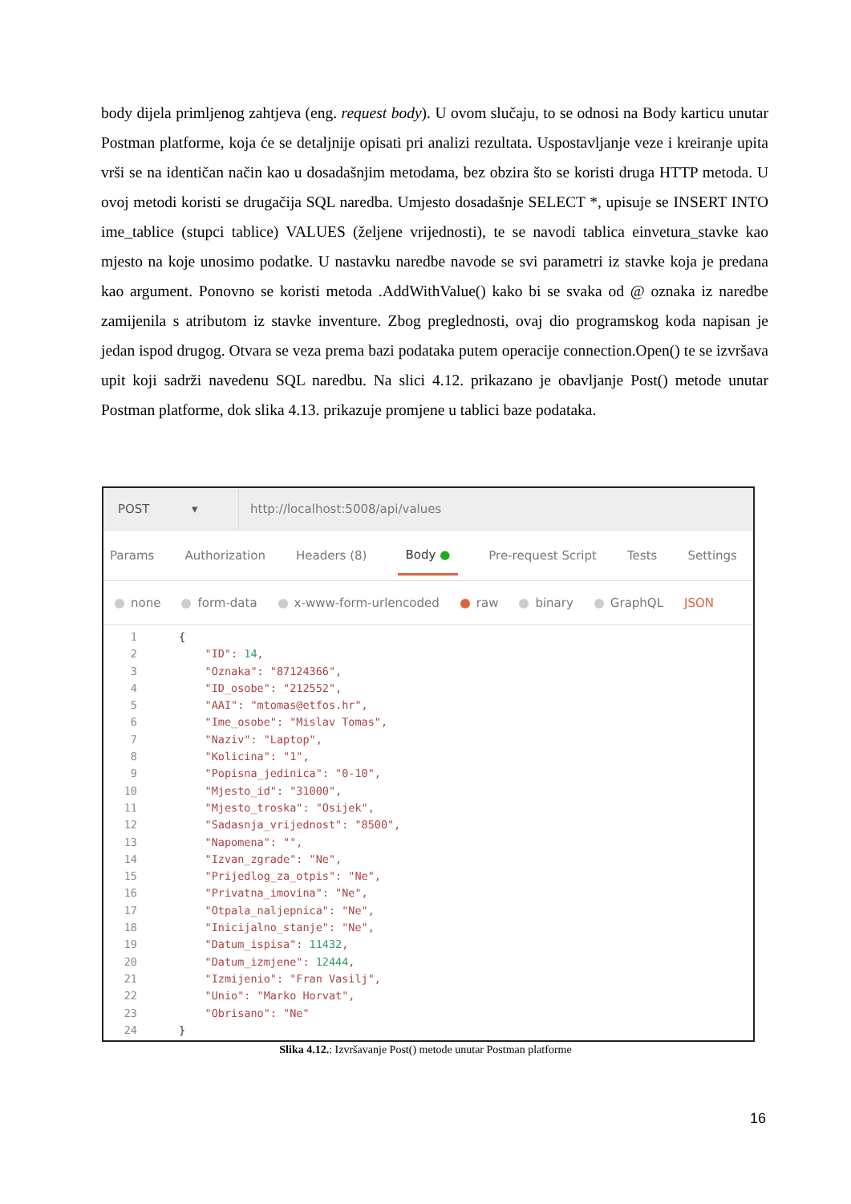body dijela primljenog zahtjeva (eng. request body). U ovom slučaju, to se odnosi na Body karticu unutar Postman platforme, koja će se detaljnije opisati pri analizi rezultata. Uspostavljanje veze i kreiranje upita vrši se na identičan način kao u dosadašnjim metodama, bez obzira što se koristi druga HTTP metoda. U ovoj metodi koristi se drugačija SQL naredba. Umjesto dosadašnje SELECT *, upisuje se INSERT INTO ime_tablice (stupci tablice) VALUES (željene vrijednosti), te se navodi tablica einvetura_stavke kao mjesto na koje unosimo podatke. U nastavku naredbe navode se svi parametri iz stavke koja je predana kao argument. Ponovno se koristi metoda .AddWithValue() kako bi se svaka od @ oznaka iz naredbe zamijenila s atributom iz stavke inventure. Zbog preglednosti, ovaj dio programskog koda napisan je jedan ispod drugog. Otvara se veza prema bazi podataka putem operacije connection.Open() te se izvršava upit koji sadrži navedenu SQL naredbu. Na slici 4.12. prikazano je obavljanje Post() metode unutar Postman platforme, dok slika 4.13. prikazuje promjene u tablici baze podataka.
POST ▾
http://localhost:5008/api/values
Params Authorization Headers (8) Body ● Pre-request Script Tests Settings
none form-data x-www-form-urlencoded raw binary GraphQL JSON
1 {
2 "ID": 14,
3 "Oznaka": "87124366",
4 "ID_osobe": "212552",
5 "AAI": "mtomas@etfos.hr",
6 "Ime_osobe": "Mislav Tomas",
7 "Naziv": "Laptop",
8 "Kolicina": "1",
9 "Popisna_jedinica": "0-10",
10 "Mjesto_id": "31000",
11 "Mjesto_troska": "Osijek",
12 "Sadasnja_vrijednost": "8500",
13 "Napomena": "",
14 "Izvan_zgrade": "Ne",
15 "Prijedlog_za_otpis": "Ne",
16 "Privatna_imovina": "Ne",
17 "Otpala_naljepnica": "Ne",
18 "Inicijalno_stanje": "Ne",
19 "Datum_ispisa": 11432,
20 "Datum_izmjene": 12444,
21 "Izmijenio": "Fran Vasilj",
22 "Unio": "Marko Horvat",
23 "Obrisano": "Ne"
24 }
Slika 4.12.: Izvršavanje Post() metode unutar Postman platforme
16